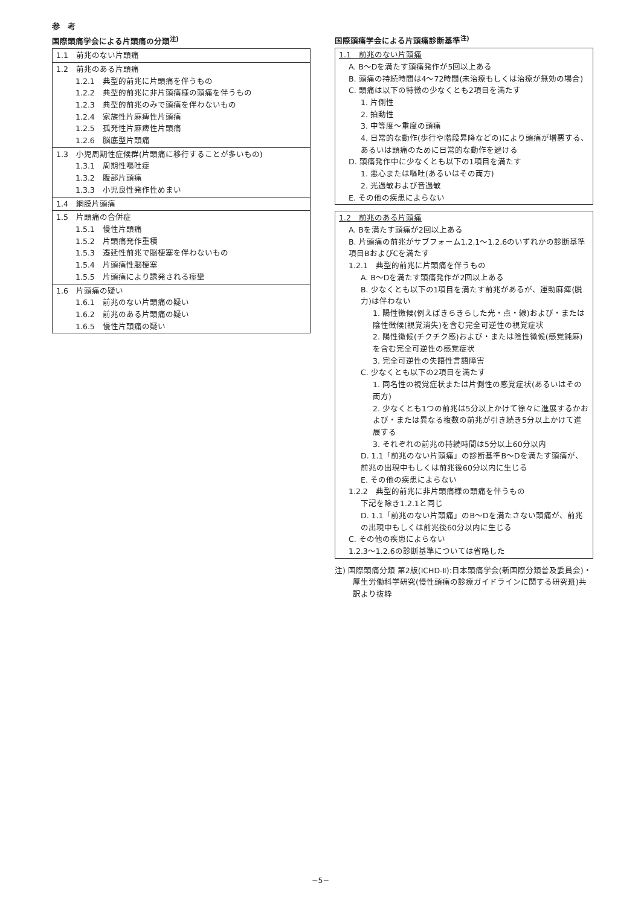参　考
国際頭痛学会による片頭痛の分類<sup>注)</sup>
| 1.1 前兆のない片頭痛 |
| 1.2 前兆のある片頭痛 1.2.1 典型的前兆に片頭痛を伴うもの 1.2.2 典型的前兆に非片頭痛様の頭痛を伴うもの 1.2.3 典型的前兆のみで頭痛を伴わないもの 1.2.4 家族性片麻痺性片頭痛 1.2.5 孤発性片麻痺性片頭痛 1.2.6 脳底型片頭痛 |
| 1.3 小児周期性症候群(片頭痛に移行することが多いもの) 1.3.1 周期性嘔吐症 1.3.2 腹部片頭痛 1.3.3 小児良性発作性めまい |
| 1.4 網膜片頭痛 |
| 1.5 片頭痛の合併症 1.5.1 慢性片頭痛 1.5.2 片頭痛発作重積 1.5.3 遷延性前兆で脳梗塞を伴わないもの 1.5.4 片頭痛性脳梗塞 1.5.5 片頭痛により誘発される痙攣 |
| 1.6 片頭痛の疑い 1.6.1 前兆のない片頭痛の疑い 1.6.2 前兆のある片頭痛の疑い 1.6.5 慢性片頭痛の疑い |
国際頭痛学会による片頭痛診断基準<sup>注)</sup>
1.1　前兆のない片頭痛
A. B〜Dを満たす頭痛発作が5回以上ある
B. 頭痛の持続時間は4〜72時間(未治療もしくは治療が無効の場合)
C. 頭痛は以下の特徴の少なくとも2項目を満たす
1. 片側性
2. 拍動性
3. 中等度〜重度の頭痛
4. 日常的な動作(歩行や階段昇降などの)により頭痛が増悪する、あるいは頭痛のために日常的な動作を避ける
D. 頭痛発作中に少なくとも以下の1項目を満たす
1. 悪心または嘔吐(あるいはその両方)
2. 光過敏および音過敏
E. その他の疾患によらない
1.2　前兆のある片頭痛
A. Bを満たす頭痛が2回以上ある
B. 片頭痛の前兆がサブフォーム1.2.1〜1.2.6のいずれかの診断基準項目BおよびCを満たす
1.2.1　典型的前兆に片頭痛を伴うもの
A. B〜Dを満たす頭痛発作が2回以上ある
B. 少なくとも以下の1項目を満たす前兆があるが、運動麻痺(脱力)は伴わない
1. 陽性徴候(例えばきらきらした光・点・線)および・または陰性徴候(視覚消失)を含む完全可逆性の視覚症状
2. 陽性徴候(チクチク感)および・または陰性徴候(感覚鈍麻)を含む完全可逆性の感覚症状
3. 完全可逆性の失語性言語障害
C. 少なくとも以下の2項目を満たす
1. 同名性の視覚症状または片側性の感覚症状(あるいはその両方)
2. 少なくとも1つの前兆は5分以上かけて徐々に進展するかおよび・または異なる複数の前兆が引き続き5分以上かけて進展する
3. それぞれの前兆の持続時間は5分以上60分以内
D. 1.1「前兆のない片頭痛」の診断基準B〜Dを満たす頭痛が、前兆の出現中もしくは前兆後60分以内に生じる
E. その他の疾患によらない
1.2.2　典型的前兆に非片頭痛様の頭痛を伴うもの
下記を除き1.2.1と同じ
D. 1.1「前兆のない片頭痛」のB〜Dを満たさない頭痛が、前兆の出現中もしくは前兆後60分以内に生じる
C. その他の疾患によらない
1.2.3〜1.2.6の診断基準については省略した
注) 国際頭痛分類 第2版(ICHD-Ⅱ):日本頭痛学会(新国際分類普及委員会)・厚生労働科学研究(慢性頭痛の診療ガイドラインに関する研究班)共訳より抜粋
−5−